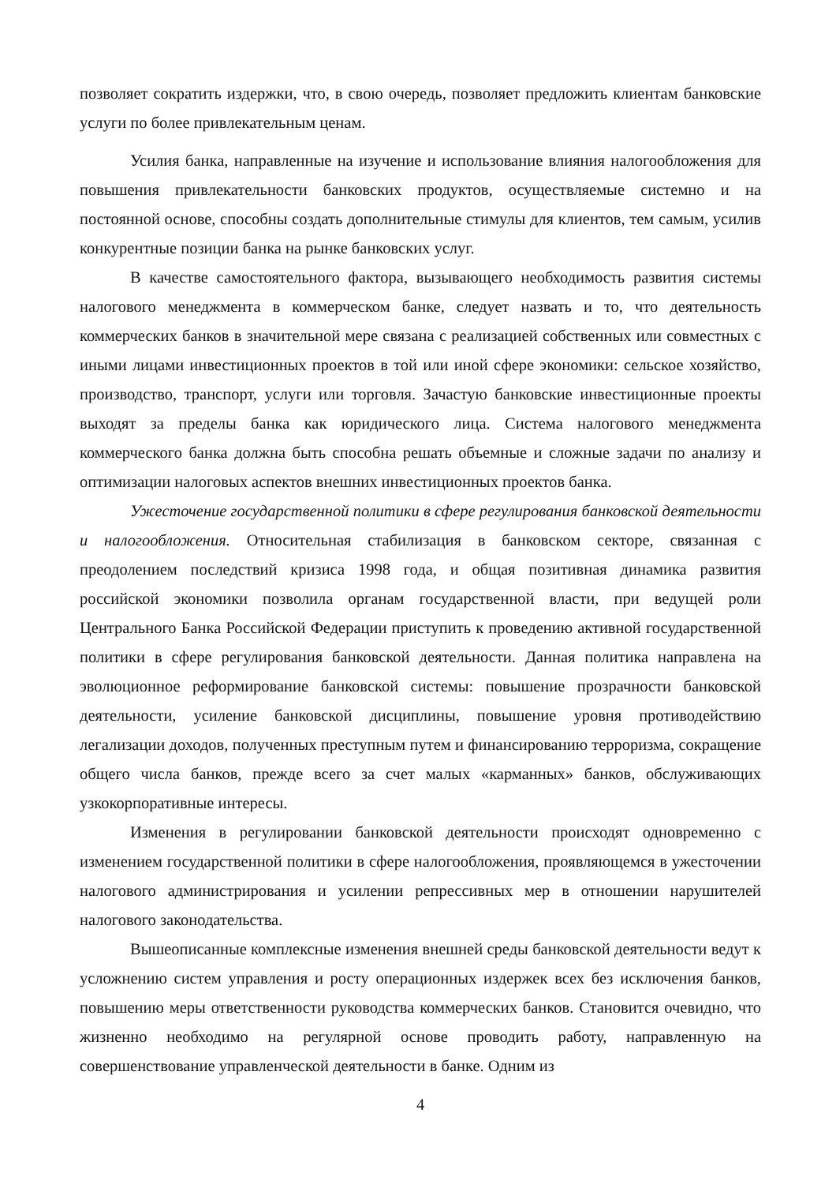позволяет сократить издержки, что, в свою очередь, позволяет предложить клиентам банковские услуги по более привлекательным ценам.
Усилия банка, направленные на изучение и использование влияния налогообложения для повышения привлекательности банковских продуктов, осуществляемые системно и на постоянной основе, способны создать дополнительные стимулы для клиентов, тем самым, усилив конкурентные позиции банка на рынке банковских услуг.
В качестве самостоятельного фактора, вызывающего необходимость развития системы налогового менеджмента в коммерческом банке, следует назвать и то, что деятельность коммерческих банков в значительной мере связана с реализацией собственных или совместных с иными лицами инвестиционных проектов в той или иной сфере экономики: сельское хозяйство, производство, транспорт, услуги или торговля. Зачастую банковские инвестиционные проекты выходят за пределы банка как юридического лица. Система налогового менеджмента коммерческого банка должна быть способна решать объемные и сложные задачи по анализу и оптимизации налоговых аспектов внешних инвестиционных проектов банка.
Ужесточение государственной политики в сфере регулирования банковской деятельности и налогообложения. Относительная стабилизация в банковском секторе, связанная с преодолением последствий кризиса 1998 года, и общая позитивная динамика развития российской экономики позволила органам государственной власти, при ведущей роли Центрального Банка Российской Федерации приступить к проведению активной государственной политики в сфере регулирования банковской деятельности. Данная политика направлена на эволюционное реформирование банковской системы: повышение прозрачности банковской деятельности, усиление банковской дисциплины, повышение уровня противодействию легализации доходов, полученных преступным путем и финансированию терроризма, сокращение общего числа банков, прежде всего за счет малых «карманных» банков, обслуживающих узкокорпоративные интересы.
Изменения в регулировании банковской деятельности происходят одновременно с изменением государственной политики в сфере налогообложения, проявляющемся в ужесточении налогового администрирования и усилении репрессивных мер в отношении нарушителей налогового законодательства.
Вышеописанные комплексные изменения внешней среды банковской деятельности ведут к усложнению систем управления и росту операционных издержек всех без исключения банков, повышению меры ответственности руководства коммерческих банков. Становится очевидно, что жизненно необходимо на регулярной основе проводить работу, направленную на совершенствование управленческой деятельности в банке. Одним из
4